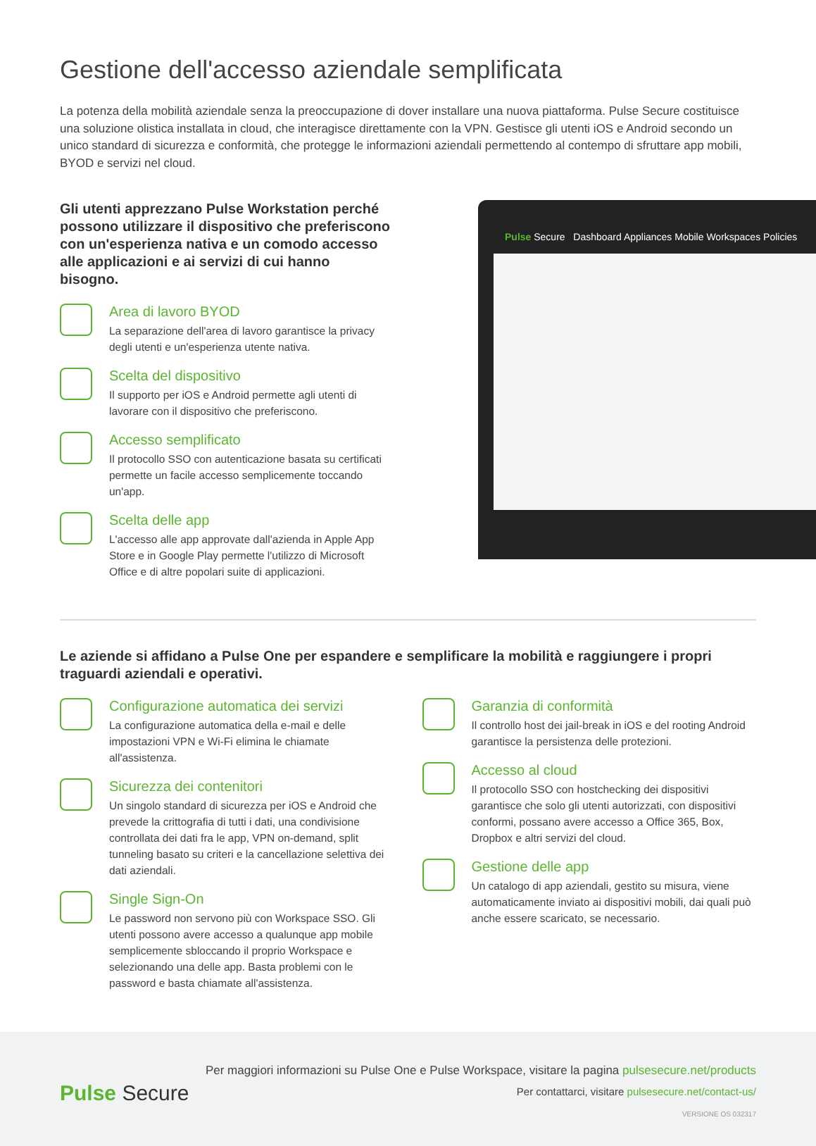Gestione dell'accesso aziendale semplificata
La potenza della mobilità aziendale senza la preoccupazione di dover installare una nuova piattaforma. Pulse Secure costituisce una soluzione olistica installata in cloud, che interagisce direttamente con la VPN. Gestisce gli utenti iOS e Android secondo un unico standard di sicurezza e conformità, che protegge le informazioni aziendali permettendo al contempo di sfruttare app mobili, BYOD e servizi nel cloud.
Gli utenti apprezzano Pulse Workstation perché possono utilizzare il dispositivo che preferiscono con un'esperienza nativa e un comodo accesso alle applicazioni e ai servizi di cui hanno bisogno.
Area di lavoro BYOD
La separazione dell'area di lavoro garantisce la privacy degli utenti e un'esperienza utente nativa.
Scelta del dispositivo
Il supporto per iOS e Android permette agli utenti di lavorare con il dispositivo che preferiscono.
Accesso semplificato
Il protocollo SSO con autenticazione basata su certificati permette un facile accesso semplicemente toccando un'app.
Scelta delle app
L'accesso alle app approvate dall'azienda in Apple App Store e in Google Play permette l'utilizzo di Microsoft Office e di altre popolari suite di applicazioni.
Pulse Secure Dashboard Appliances Mobile Workspaces Policies
Le aziende si affidano a Pulse One per espandere e semplificare la mobilità e raggiungere i propri traguardi aziendali e operativi.
Configurazione automatica dei servizi
La configurazione automatica della e-mail e delle impostazioni VPN e Wi-Fi elimina le chiamate all'assistenza.
Sicurezza dei contenitori
Un singolo standard di sicurezza per iOS e Android che prevede la crittografia di tutti i dati, una condivisione controllata dei dati fra le app, VPN on-demand, split tunneling basato su criteri e la cancellazione selettiva dei dati aziendali.
Single Sign-On
Le password non servono più con Workspace SSO. Gli utenti possono avere accesso a qualunque app mobile semplicemente sbloccando il proprio Workspace e selezionando una delle app. Basta problemi con le password e basta chiamate all'assistenza.
Garanzia di conformità
Il controllo host dei jail-break in iOS e del rooting Android garantisce la persistenza delle protezioni.
Accesso al cloud
Il protocollo SSO con hostchecking dei dispositivi garantisce che solo gli utenti autorizzati, con dispositivi conformi, possano avere accesso a Office 365, Box, Dropbox e altri servizi del cloud.
Gestione delle app
Un catalogo di app aziendali, gestito su misura, viene automaticamente inviato ai dispositivi mobili, dai quali può anche essere scaricato, se necessario.
Pulse Secure
Per maggiori informazioni su Pulse One e Pulse Workspace, visitare la pagina pulsesecure.net/products
Per contattarci, visitare pulsesecure.net/contact-us/
VERSIONE OS 032317